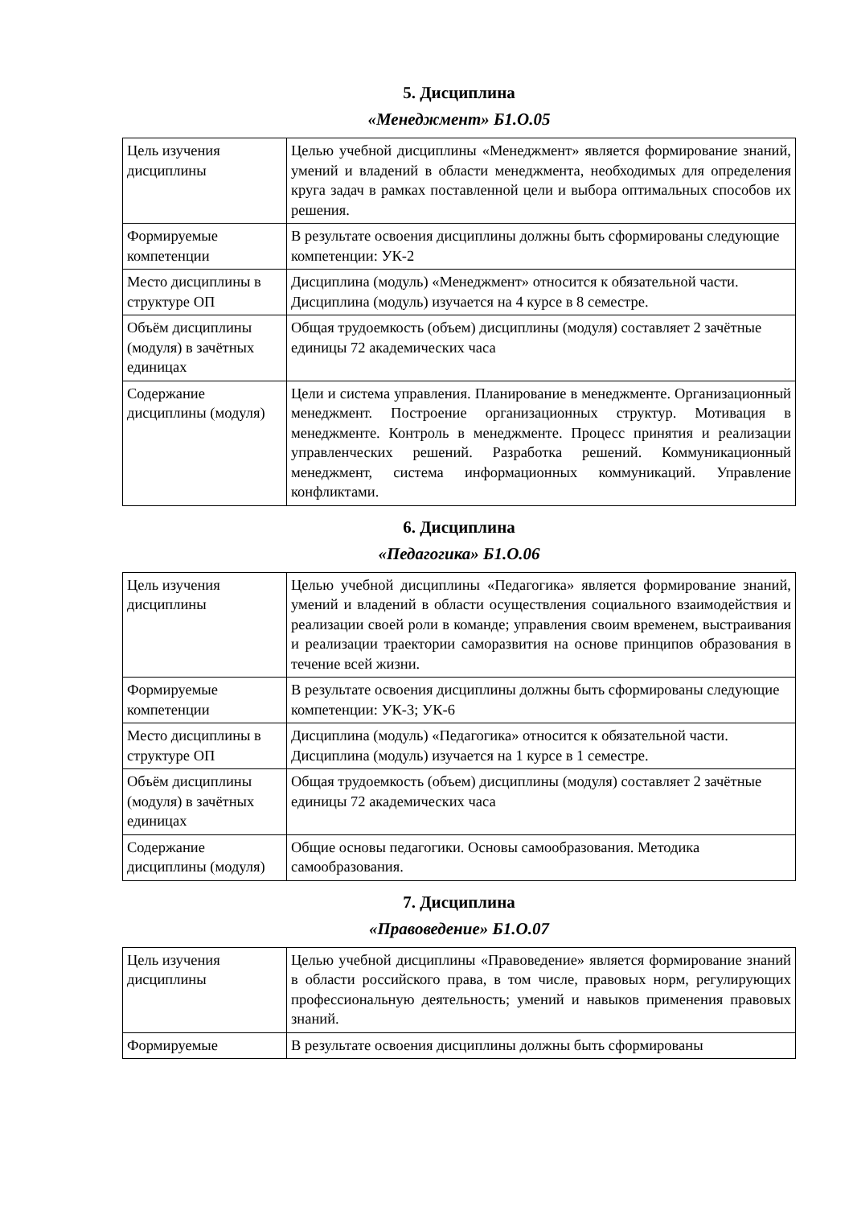5. Дисциплина
«Менеджмент» Б1.О.05
| Цель изучения дисциплины | Целью учебной дисциплины «Менеджмент» является формирование знаний, умений и владений в области менеджмента, необходимых для определения круга задач в рамках поставленной цели и выбора оптимальных способов их решения. |
| Формируемые компетенции | В результате освоения дисциплины должны быть сформированы следующие компетенции: УК-2 |
| Место дисциплины в структуре ОП | Дисциплина (модуль) «Менеджмент» относится к обязательной части. Дисциплина (модуль) изучается на 4 курсе в 8 семестре. |
| Объём дисциплины (модуля) в зачётных единицах | Общая трудоемкость (объем) дисциплины (модуля) составляет 2 зачётные единицы 72 академических часа |
| Содержание дисциплины (модуля) | Цели и система управления. Планирование в менеджменте. Организационный менеджмент. Построение организационных структур. Мотивация в менеджменте. Контроль в менеджменте. Процесс принятия и реализации управленческих решений. Разработка решений. Коммуникационный менеджмент, система информационных коммуникаций. Управление конфликтами. |
6. Дисциплина
«Педагогика» Б1.О.06
| Цель изучения дисциплины | Целью учебной дисциплины «Педагогика» является формирование знаний, умений и владений в области осуществления социального взаимодействия и реализации своей роли в команде; управления своим временем, выстраивания и реализации траектории саморазвития на основе принципов образования в течение всей жизни. |
| Формируемые компетенции | В результате освоения дисциплины должны быть сформированы следующие компетенции: УК-3; УК-6 |
| Место дисциплины в структуре ОП | Дисциплина (модуль) «Педагогика» относится к обязательной части. Дисциплина (модуль) изучается на 1 курсе в 1 семестре. |
| Объём дисциплины (модуля) в зачётных единицах | Общая трудоемкость (объем) дисциплины (модуля) составляет 2 зачётные единицы 72 академических часа |
| Содержание дисциплины (модуля) | Общие основы педагогики. Основы самообразования. Методика самообразования. |
7. Дисциплина
«Правоведение» Б1.О.07
| Цель изучения дисциплины | Целью учебной дисциплины «Правоведение» является формирование знаний в области российского права, в том числе, правовых норм, регулирующих профессиональную деятельность; умений и навыков применения правовых знаний. |
| Формируемые | В результате освоения дисциплины должны быть сформированы |